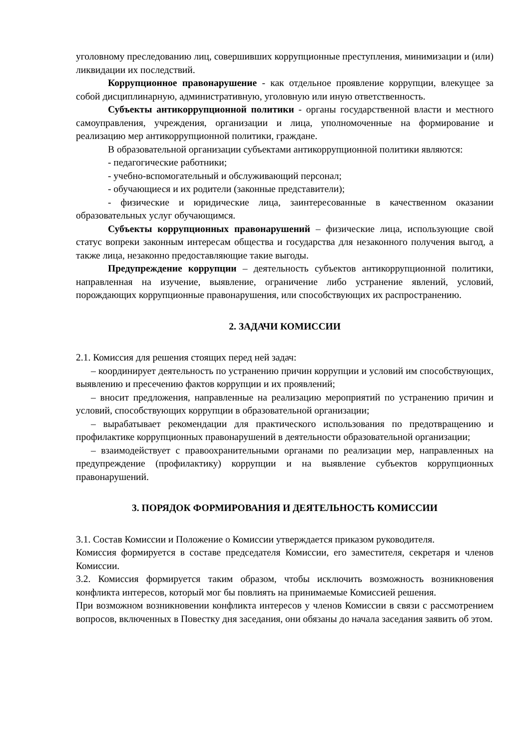уголовному преследованию лиц, совершивших коррупционные преступления, минимизации и (или) ликвидации их последствий.
Коррупционное правонарушение - как отдельное проявление коррупции, влекущее за собой дисциплинарную, административную, уголовную или иную ответственность.
Субъекты антикоррупционной политики - органы государственной власти и местного самоуправления, учреждения, организации и лица, уполномоченные на формирование и реализацию мер антикоррупционной политики, граждане.
В образовательной организации субъектами антикоррупционной политики являются:
- педагогические работники;
- учебно-вспомогательный и обслуживающий персонал;
- обучающиеся и их родители (законные представители);
- физические и юридические лица, заинтересованные в качественном оказании образовательных услуг обучающимся.
Субъекты коррупционных правонарушений – физические лица, использующие свой статус вопреки законным интересам общества и государства для незаконного получения выгод, а также лица, незаконно предоставляющие такие выгоды.
Предупреждение коррупции – деятельность субъектов антикоррупционной политики, направленная на изучение, выявление, ограничение либо устранение явлений, условий, порождающих коррупционные правонарушения, или способствующих их распространению.
2. ЗАДАЧИ КОМИССИИ
2.1. Комиссия для решения стоящих перед ней задач:
– координирует деятельность по устранению причин коррупции и условий им способствующих, выявлению и пресечению фактов коррупции и их проявлений;
– вносит предложения, направленные на реализацию мероприятий по устранению причин и условий, способствующих коррупции в образовательной организации;
– вырабатывает рекомендации для практического использования по предотвращению и профилактике коррупционных правонарушений в деятельности образовательной организации;
– взаимодействует с правоохранительными органами по реализации мер, направленных на предупреждение (профилактику) коррупции и на выявление субъектов коррупционных правонарушений.
3. ПОРЯДОК ФОРМИРОВАНИЯ И ДЕЯТЕЛЬНОСТЬ КОМИССИИ
3.1. Состав Комиссии и Положение о Комиссии утверждается приказом руководителя.
Комиссия формируется в составе председателя Комиссии, его заместителя, секретаря и членов Комиссии.
3.2. Комиссия формируется таким образом, чтобы исключить возможность возникновения конфликта интересов, который мог бы повлиять на принимаемые Комиссией решения.
При возможном возникновении конфликта интересов у членов Комиссии в связи с рассмотрением вопросов, включенных в Повестку дня заседания, они обязаны до начала заседания заявить об этом.